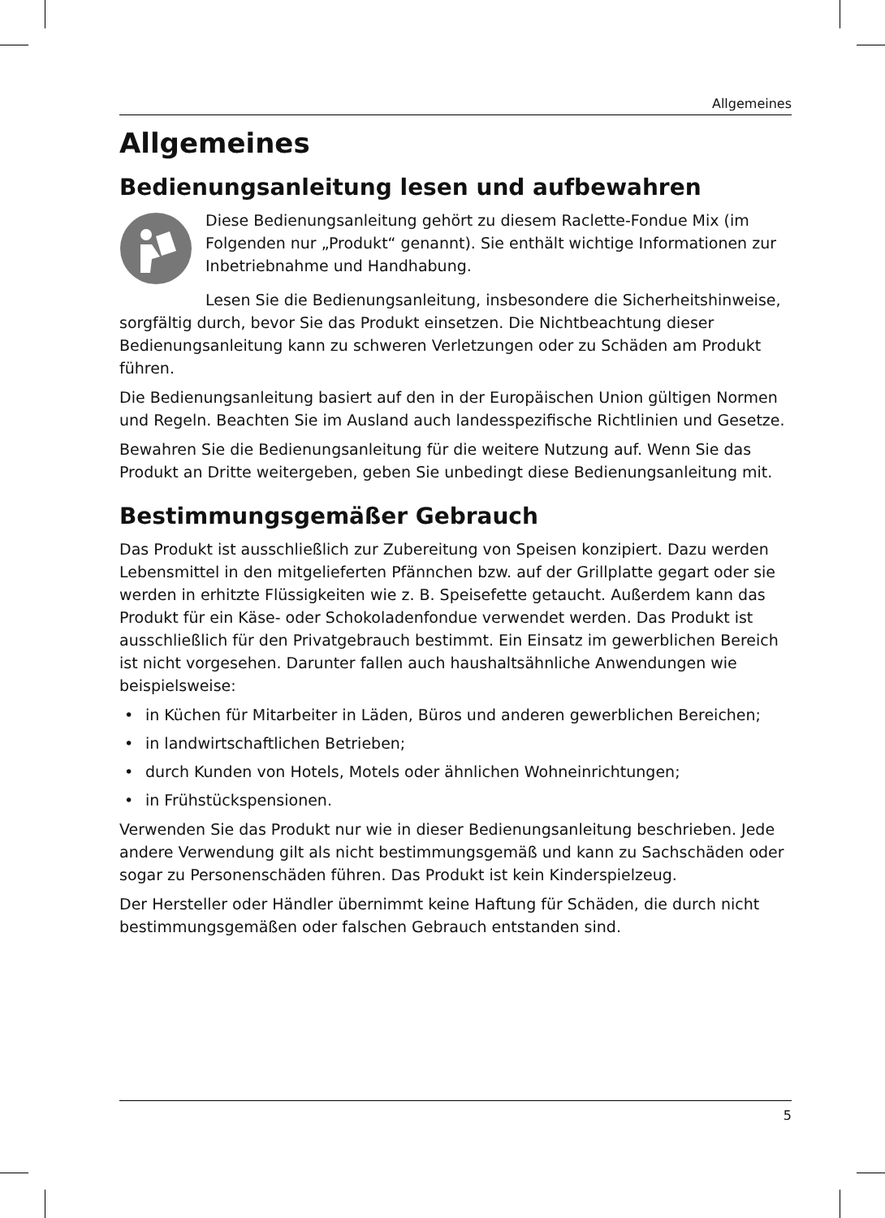Allgemeines
Allgemeines
Bedienungsanleitung lesen und aufbewahren
Diese Bedienungsanleitung gehört zu diesem Raclette-Fondue Mix (im Folgenden nur „Produkt“ genannt). Sie enthält wichtige Informationen zur Inbetriebnahme und Handhabung.
Lesen Sie die Bedienungsanleitung, insbesondere die Sicherheitshinweise, sorgfältig durch, bevor Sie das Produkt einsetzen. Die Nichtbeachtung dieser Bedienungsanleitung kann zu schweren Verletzungen oder zu Schäden am Produkt führen.
Die Bedienungsanleitung basiert auf den in der Europäischen Union gültigen Normen und Regeln. Beachten Sie im Ausland auch landesspezifische Richtlinien und Gesetze.
Bewahren Sie die Bedienungsanleitung für die weitere Nutzung auf. Wenn Sie das Produkt an Dritte weitergeben, geben Sie unbedingt diese Bedienungsanleitung mit.
Bestimmungsgemäßer Gebrauch
Das Produkt ist ausschließlich zur Zubereitung von Speisen konzipiert. Dazu werden Lebensmittel in den mitgelieferten Pfännchen bzw. auf der Grillplatte gegart oder sie werden in erhitzte Flüssigkeiten wie z. B. Speisefette getaucht. Außerdem kann das Produkt für ein Käse- oder Schokoladenfondue verwendet werden. Das Produkt ist ausschließlich für den Privatgebrauch bestimmt. Ein Einsatz im gewerblichen Bereich ist nicht vorgesehen. Darunter fallen auch haushaltsähnliche Anwendungen wie beispielsweise:
• in Küchen für Mitarbeiter in Läden, Büros und anderen gewerblichen Bereichen;
• in landwirtschaftlichen Betrieben;
• durch Kunden von Hotels, Motels oder ähnlichen Wohneinrichtungen;
• in Frühstückspensionen.
Verwenden Sie das Produkt nur wie in dieser Bedienungsanleitung beschrieben. Jede andere Verwendung gilt als nicht bestimmungsgemäß und kann zu Sachschäden oder sogar zu Personenschäden führen. Das Produkt ist kein Kinderspielzeug.
Der Hersteller oder Händler übernimmt keine Haftung für Schäden, die durch nicht bestimmungsgemäßen oder falschen Gebrauch entstanden sind.
5